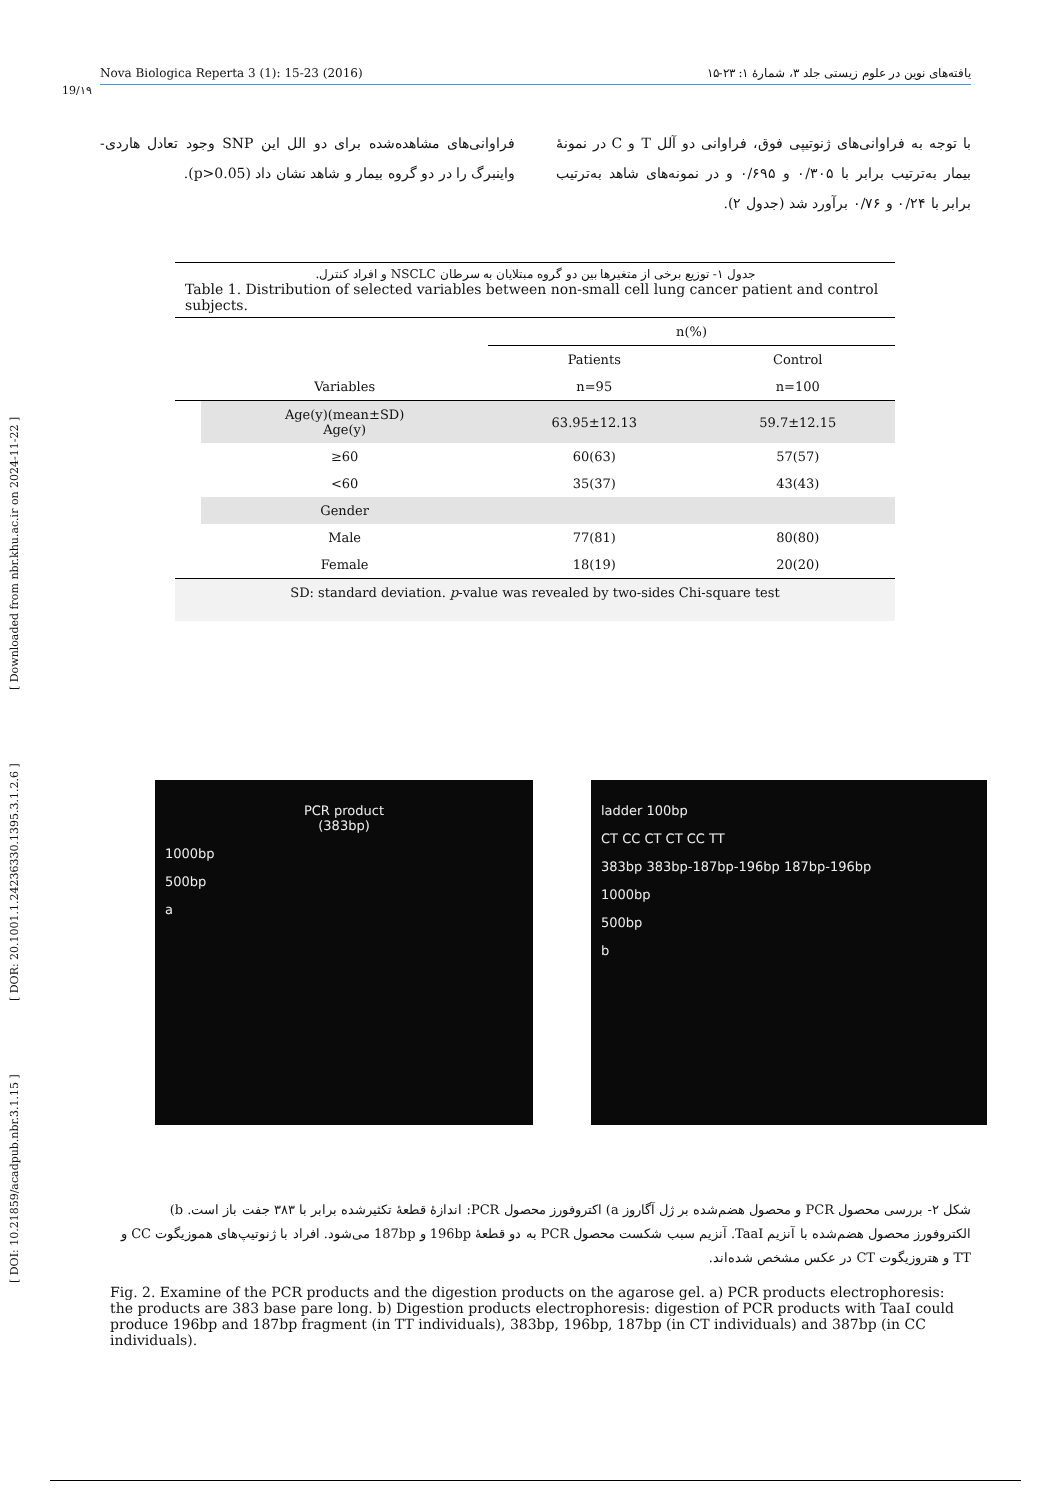[ DOI: 10.21859/acadpub.nbr.3.1.15 ] [ DOR: 20.1001.1.24236330.1395.3.1.2.6 ] [ Downloaded from nbr.khu.ac.ir on 2024-11-22 ]
Nova Biologica Reperta 3 (1): 15-23 (2016) یافته‌های نوین در علوم زیستی جلد ۳، شمارۀ ۱: ۲۳-۱۵
19/۱۹
با توجه به فراوانی‌های ژنوتیپی فوق، فراوانی دو آلل T و C در نمونۀ بیمار به‌ترتیب برابر با ۰/۳۰۵ و ۰/۶۹۵ و در نمونه‌های شاهد به‌ترتیب برابر با ۰/۲۴ و ۰/۷۶ برآورد شد (جدول ۲).
فراوانی‌های مشاهده‌شده برای دو الل این SNP وجود تعادل هاردی-واینبرگ را در دو گروه بیمار و شاهد نشان داد (p>0.05).
جدول ۱- توزیع برخی از متغیرها بین دو گروه مبتلایان به سرطان NSCLC و افراد کنترل.
Table 1. Distribution of selected variables between non-small cell lung cancer patient and control subjects.
| | | n(%) | |
| --- | --- | --- | --- |
| | | Patients | Control |
| | Variables | n=95 | n=100 |
| | Age(y)(mean±SD) Age(y) | 63.95±12.13 | 59.7±12.15 |
| | ≥60 | 60(63) | 57(57) |
| | <60 | 35(37) | 43(43) |
| | Gender | | |
| | Male | 77(81) | 80(80) |
| | Female | 18(19) | 20(20) |
| SD: standard deviation. p -value was revealed by two-sides Chi-square test | | | |
PCR product
(383bp)
1000bp
500bp
a
ladder 100bp
CT CC CT CT CC TT
383bp 383bp-187bp-196bp 187bp-196bp
1000bp
500bp
b
شکل ۲- بررسی محصول PCR و محصول هضم‌شده بر ژل آگاروز a) اکتروفورز محصول PCR: اندازۀ قطعۀ تکثیرشده برابر با ۳۸۳ جفت باز است. b) الکتروفورز محصول هضم‌شده با آنزیم TaaI. آنزیم سبب شکست محصول PCR به دو قطعۀ 196bp و 187bp می‌شود. افراد با ژنوتیپ‌های هموزیگوت CC و TT و هتروزیگوت CT در عکس مشخص شده‌اند.
Fig. 2. Examine of the PCR products and the digestion products on the agarose gel. a) PCR products electrophoresis: the products are 383 base pare long. b) Digestion products electrophoresis: digestion of PCR products with TaaI could produce 196bp and 187bp fragment (in TT individuals), 383bp, 196bp, 187bp (in CT individuals) and 387bp (in CC individuals).